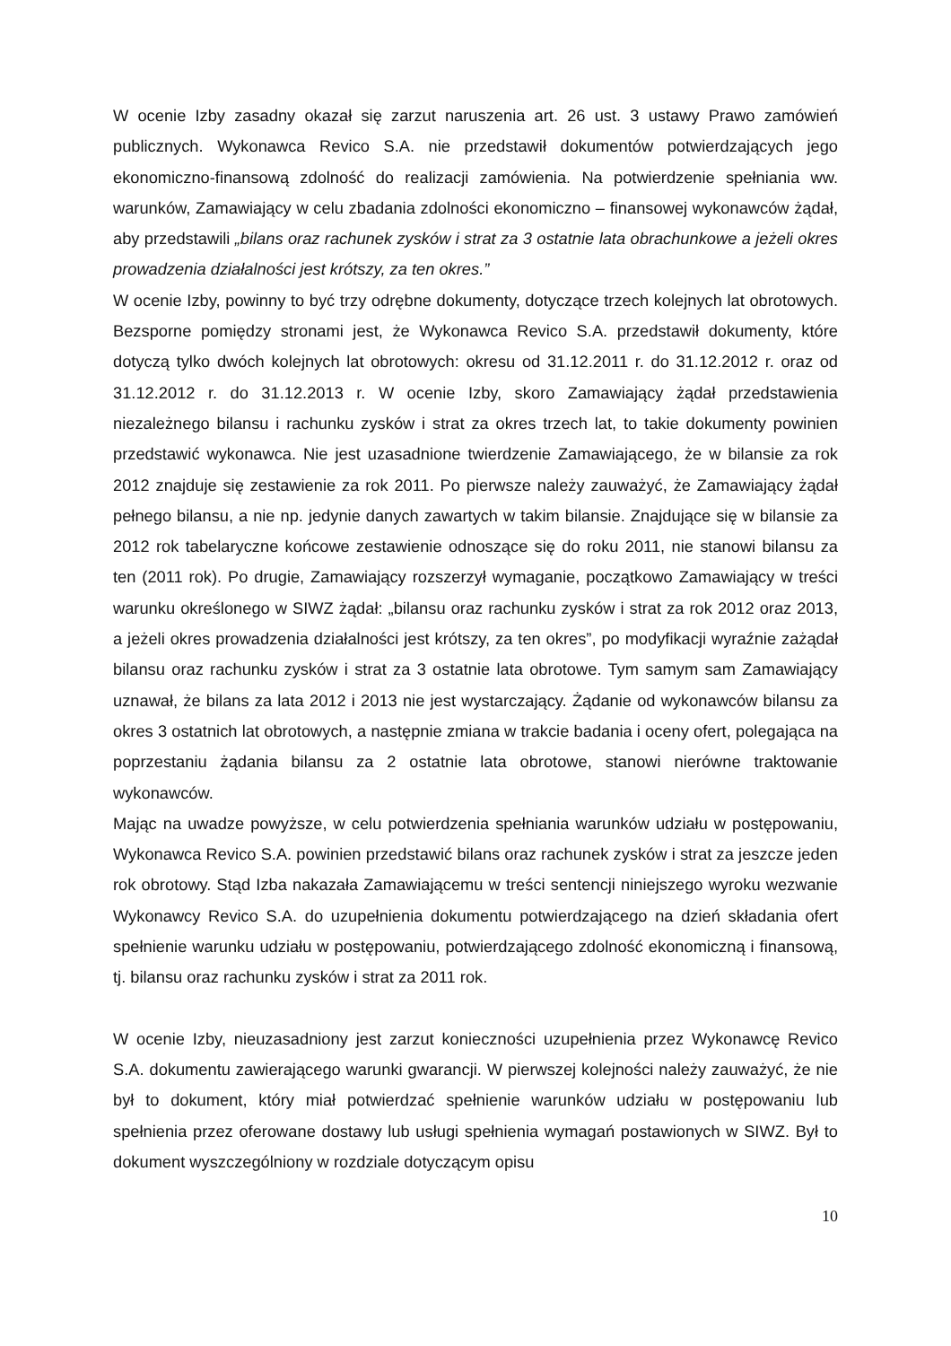W ocenie Izby zasadny okazał się zarzut naruszenia art. 26 ust. 3 ustawy Prawo zamówień publicznych. Wykonawca Revico S.A. nie przedstawił dokumentów potwierdzających jego ekonomiczno-finansową zdolność do realizacji zamówienia. Na potwierdzenie spełniania ww. warunków, Zamawiający w celu zbadania zdolności ekonomiczno – finansowej wykonawców żądał, aby przedstawili „bilans oraz rachunek zysków i strat za 3 ostatnie lata obrachunkowe a jeżeli okres prowadzenia działalności jest krótszy, za ten okres.”
W ocenie Izby, powinny to być trzy odrębne dokumenty, dotyczące trzech kolejnych lat obrotowych. Bezsporne pomiędzy stronami jest, że Wykonawca Revico S.A. przedstawił dokumenty, które dotyczą tylko dwóch kolejnych lat obrotowych: okresu od 31.12.2011 r. do 31.12.2012 r. oraz od 31.12.2012 r. do 31.12.2013 r. W ocenie Izby, skoro Zamawiający żądał przedstawienia niezależnego bilansu i rachunku zysków i strat za okres trzech lat, to takie dokumenty powinien przedstawić wykonawca. Nie jest uzasadnione twierdzenie Zamawiającego, że w bilansie za rok 2012 znajduje się zestawienie za rok 2011. Po pierwsze należy zauważyć, że Zamawiający żądał pełnego bilansu, a nie np. jedynie danych zawartych w takim bilansie. Znajdujące się w bilansie za 2012 rok tabelaryczne końcowe zestawienie odnoszące się do roku 2011, nie stanowi bilansu za ten (2011 rok). Po drugie, Zamawiający rozszerzył wymaganie, początkowo Zamawiający w treści warunku określonego w SIWZ żądał: „bilansu oraz rachunku zysków i strat za rok 2012 oraz 2013, a jeżeli okres prowadzenia działalności jest krótszy, za ten okres”, po modyfikacji wyraźnie zażądał bilansu oraz rachunku zysków i strat za 3 ostatnie lata obrotowe. Tym samym sam Zamawiający uznawał, że bilans za lata 2012 i 2013 nie jest wystarczający. Żądanie od wykonawców bilansu za okres 3 ostatnich lat obrotowych, a następnie zmiana w trakcie badania i oceny ofert, polegająca na poprzestaniu żądania bilansu za 2 ostatnie lata obrotowe, stanowi nierówne traktowanie wykonawców.
Mając na uwadze powyższe, w celu potwierdzenia spełniania warunków udziału w postępowaniu, Wykonawca Revico S.A. powinien przedstawić bilans oraz rachunek zysków i strat za jeszcze jeden rok obrotowy. Stąd Izba nakazała Zamawiającemu w treści sentencji niniejszego wyroku wezwanie Wykonawcy Revico S.A. do uzupełnienia dokumentu potwierdzającego na dzień składania ofert spełnienie warunku udziału w postępowaniu, potwierdzającego zdolność ekonomiczną i finansową, tj. bilansu oraz rachunku zysków i strat za 2011 rok.
W ocenie Izby, nieuzasadniony jest zarzut konieczności uzupełnienia przez Wykonawcę Revico S.A. dokumentu zawierającego warunki gwarancji. W pierwszej kolejności należy zauważyć, że nie był to dokument, który miał potwierdzać spełnienie warunków udziału w postępowaniu lub spełnienia przez oferowane dostawy lub usługi spełnienia wymagań postawionych w SIWZ. Był to dokument wyszczególniony w rozdziale dotyczącym opisu
10